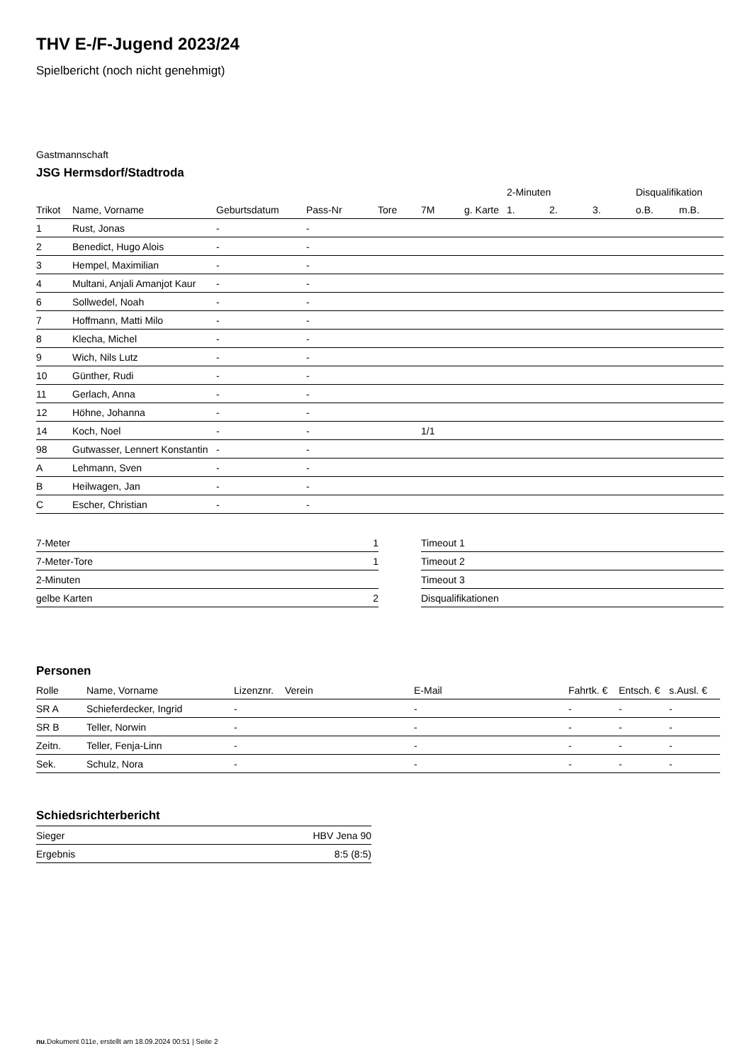THV E-/F-Jugend 2023/24
Spielbericht (noch nicht genehmigt)
Gastmannschaft
JSG Hermsdorf/Stadtroda
| | | | | | | | 2-Minuten | | | Disqualifikation | |
| Trikot | Name, Vorname | Geburtsdatum | Pass-Nr | Tore | 7M | g. Karte | 1. | 2. | 3. | o.B. | m.B. |
| 1 | Rust, Jonas | - | - | | | | | | | | |
| 2 | Benedict, Hugo Alois | - | - | | | | | | | | |
| 3 | Hempel, Maximilian | - | - | | | | | | | | |
| 4 | Multani, Anjali Amanjot Kaur | - | - | | | | | | | | |
| 6 | Sollwedel, Noah | - | - | | | | | | | | |
| 7 | Hoffmann, Matti Milo | - | - | | | | | | | | |
| 8 | Klecha, Michel | - | - | | | | | | | | |
| 9 | Wich, Nils Lutz | - | - | | | | | | | | |
| 10 | Günther, Rudi | - | - | | | | | | | | |
| 11 | Gerlach, Anna | - | - | | | | | | | | |
| 12 | Höhne, Johanna | - | - | | | | | | | | |
| 14 | Koch, Noel | - | - | | 1/1 | | | | | | |
| 98 | Gutwasser, Lennert Konstantin | - | - | | | | | | | | |
| A | Lehmann, Sven | - | - | | | | | | | | |
| B | Heilwagen, Jan | - | - | | | | | | | | |
| C | Escher, Christian | - | - | | | | | | | | |
| 7-Meter | 1 |
| 7-Meter-Tore | 1 |
| 2-Minuten | |
| gelbe Karten | 2 |
| Timeout 1 |
| Timeout 2 |
| Timeout 3 |
| Disqualifikationen |
Personen
| Rolle | Name, Vorname | Lizenznr. | Verein | E-Mail | Fahrtk. € | Entsch. € | s.Ausl. € |
| --- | --- | --- | --- | --- | --- | --- | --- |
| SR A | Schieferdecker, Ingrid | - | | - | - | - | - |
| SR B | Teller, Norwin | - | | - | - | - | - |
| Zeitn. | Teller, Fenja-Linn | - | | - | - | - | - |
| Sek. | Schulz, Nora | - | | - | - | - | - |
Schiedsrichterbericht
| Sieger | HBV Jena 90 |
| Ergebnis | 8:5 (8:5) |
nu.Dokument 011e, erstellt am 18.09.2024 00:51 | Seite 2